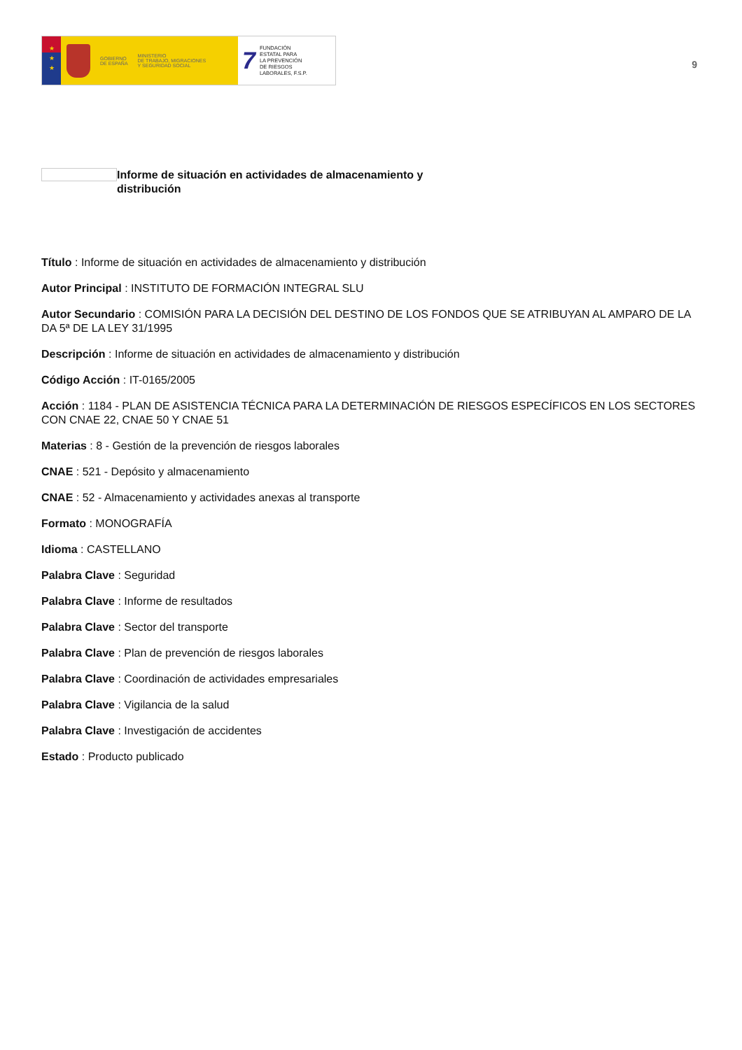★
★
★
GOBIERNO
DE ESPAÑA
MINISTERIO
DE TRABAJO, MIGRACIONES
Y SEGURIDAD SOCIAL
7
FUNDACIÓN
ESTATAL PARA
LA PREVENCIÓN
DE RIESGOS
LABORALES, F.S.P.
9
Informe de situación en actividades de almacenamiento y distribución
Título : Informe de situación en actividades de almacenamiento y distribución
Autor Principal : INSTITUTO DE FORMACIÓN INTEGRAL SLU
Autor Secundario : COMISIÓN PARA LA DECISIÓN DEL DESTINO DE LOS FONDOS QUE SE ATRIBUYAN AL AMPARO DE LA DA 5ª DE LA LEY 31/1995
Descripción : Informe de situación en actividades de almacenamiento y distribución
Código Acción : IT-0165/2005
Acción : 1184 - PLAN DE ASISTENCIA TÉCNICA PARA LA DETERMINACIÓN DE RIESGOS ESPECÍFICOS EN LOS SECTORES CON CNAE 22, CNAE 50 Y CNAE 51
Materias : 8 - Gestión de la prevención de riesgos laborales
CNAE : 521 - Depósito y almacenamiento
CNAE : 52 - Almacenamiento y actividades anexas al transporte
Formato : MONOGRAFÍA
Idioma : CASTELLANO
Palabra Clave : Seguridad
Palabra Clave : Informe de resultados
Palabra Clave : Sector del transporte
Palabra Clave : Plan de prevención de riesgos laborales
Palabra Clave : Coordinación de actividades empresariales
Palabra Clave : Vigilancia de la salud
Palabra Clave : Investigación de accidentes
Estado : Producto publicado